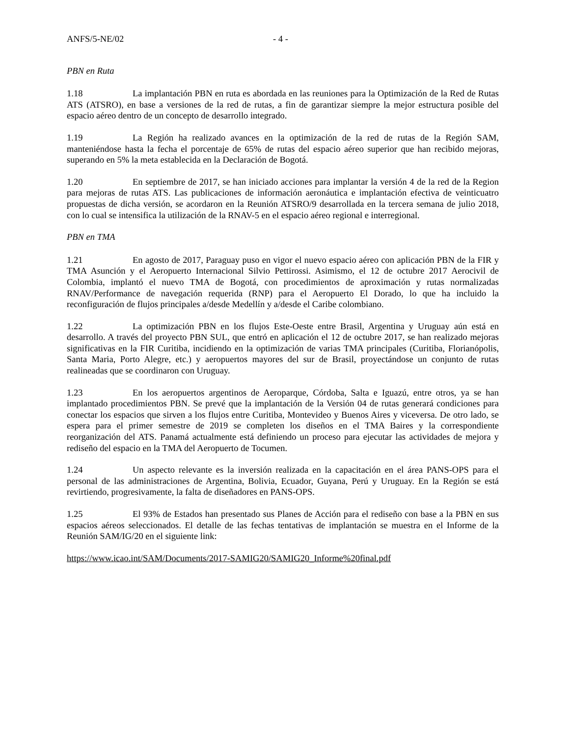ANFS/5-NE/02 - 4 -
PBN en Ruta
1.18 La implantación PBN en ruta es abordada en las reuniones para la Optimización de la Red de Rutas ATS (ATSRO), en base a versiones de la red de rutas, a fin de garantizar siempre la mejor estructura posible del espacio aéreo dentro de un concepto de desarrollo integrado.
1.19 La Región ha realizado avances en la optimización de la red de rutas de la Región SAM, manteniéndose hasta la fecha el porcentaje de 65% de rutas del espacio aéreo superior que han recibido mejoras, superando en 5% la meta establecida en la Declaración de Bogotá.
1.20 En septiembre de 2017, se han iniciado acciones para implantar la versión 4 de la red de la Region para mejoras de rutas ATS. Las publicaciones de información aeronáutica e implantación efectiva de veinticuatro propuestas de dicha versión, se acordaron en la Reunión ATSRO/9 desarrollada en la tercera semana de julio 2018, con lo cual se intensifica la utilización de la RNAV-5 en el espacio aéreo regional e interregional.
PBN en TMA
1.21 En agosto de 2017, Paraguay puso en vigor el nuevo espacio aéreo con aplicación PBN de la FIR y TMA Asunción y el Aeropuerto Internacional Silvio Pettirossi. Asimismo, el 12 de octubre 2017 Aerocivil de Colombia, implantó el nuevo TMA de Bogotá, con procedimientos de aproximación y rutas normalizadas RNAV/Performance de navegación requerida (RNP) para el Aeropuerto El Dorado, lo que ha incluido la reconfiguración de flujos principales a/desde Medellín y a/desde el Caribe colombiano.
1.22 La optimización PBN en los flujos Este-Oeste entre Brasil, Argentina y Uruguay aún está en desarrollo. A través del proyecto PBN SUL, que entró en aplicación el 12 de octubre 2017, se han realizado mejoras significativas en la FIR Curitiba, incidiendo en la optimización de varias TMA principales (Curitiba, Florianópolis, Santa Maria, Porto Alegre, etc.) y aeropuertos mayores del sur de Brasil, proyectándose un conjunto de rutas realineadas que se coordinaron con Uruguay.
1.23 En los aeropuertos argentinos de Aeroparque, Córdoba, Salta e Iguazú, entre otros, ya se han implantado procedimientos PBN. Se prevé que la implantación de la Versión 04 de rutas generará condiciones para conectar los espacios que sirven a los flujos entre Curitiba, Montevideo y Buenos Aires y viceversa. De otro lado, se espera para el primer semestre de 2019 se completen los diseños en el TMA Baires y la correspondiente reorganización del ATS. Panamá actualmente está definiendo un proceso para ejecutar las actividades de mejora y rediseño del espacio en la TMA del Aeropuerto de Tocumen.
1.24 Un aspecto relevante es la inversión realizada en la capacitación en el área PANS-OPS para el personal de las administraciones de Argentina, Bolivia, Ecuador, Guyana, Perú y Uruguay. En la Región se está revirtiendo, progresivamente, la falta de diseñadores en PANS-OPS.
1.25 El 93% de Estados han presentado sus Planes de Acción para el rediseño con base a la PBN en sus espacios aéreos seleccionados. El detalle de las fechas tentativas de implantación se muestra en el Informe de la Reunión SAM/IG/20 en el siguiente link:
https://www.icao.int/SAM/Documents/2017-SAMIG20/SAMIG20_Informe%20final.pdf